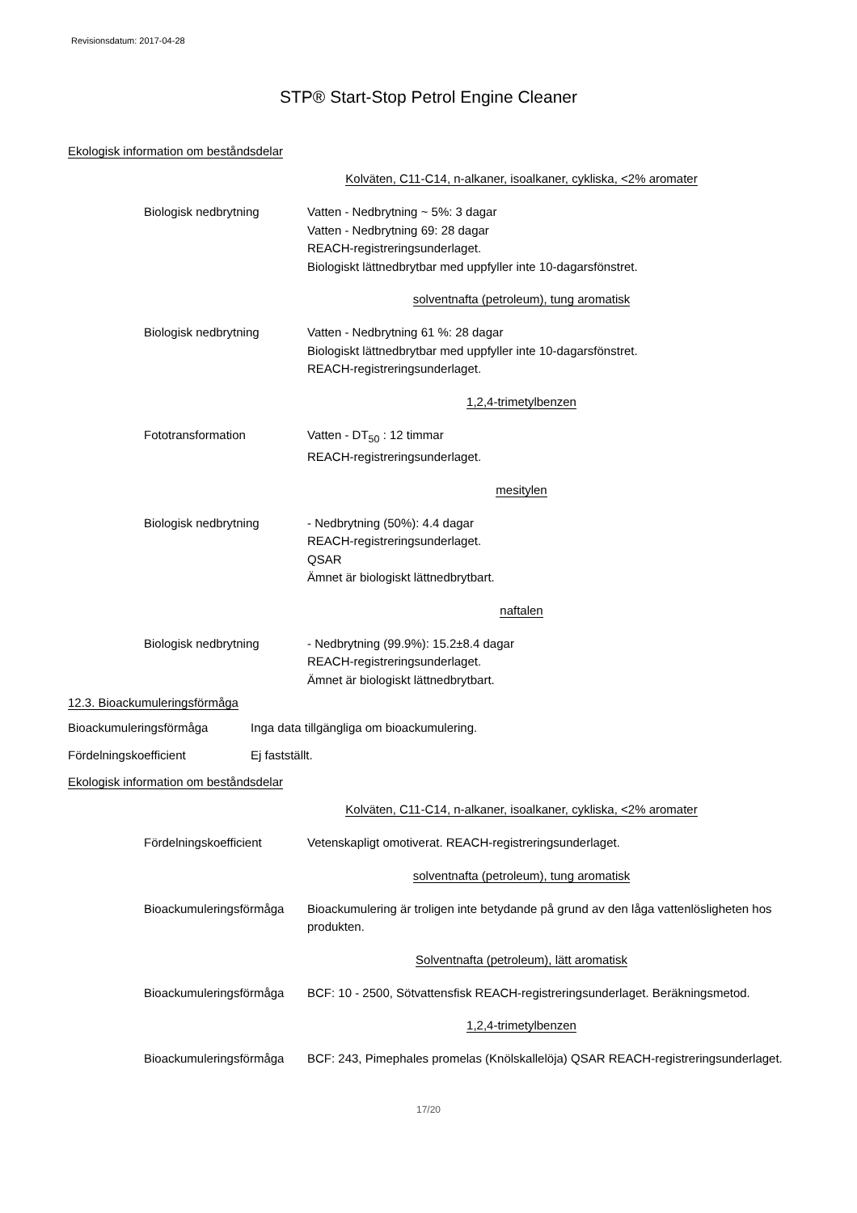Revisionsdatum: 2017-04-28
STP® Start-Stop Petrol Engine Cleaner
Ekologisk information om beståndsdelar
Kolväten, C11-C14, n-alkaner, isoalkaner, cykliska, <2% aromater
Biologisk nedbrytning Vatten - Nedbrytning ~ 5%: 3 dagar
Vatten - Nedbrytning 69: 28 dagar
REACH-registreringsunderlaget.
Biologiskt lättnedbrytbar med uppfyller inte 10-dagarsfönstret.
solventnafta (petroleum), tung aromatisk
Biologisk nedbrytning Vatten - Nedbrytning 61 %: 28 dagar
Biologiskt lättnedbrytbar med uppfyller inte 10-dagarsfönstret.
REACH-registreringsunderlaget.
1,2,4-trimetylbenzen
Fototransformation Vatten - DT<sub>50</sub> : 12 timmar
REACH-registreringsunderlaget.
mesitylen
Biologisk nedbrytning - Nedbrytning (50%): 4.4 dagar
REACH-registreringsunderlaget.
QSAR
Ämnet är biologiskt lättnedbrytbart.
naftalen
Biologisk nedbrytning - Nedbrytning (99.9%): 15.2±8.4 dagar
REACH-registreringsunderlaget.
Ämnet är biologiskt lättnedbrytbart.
12.3. Bioackumuleringsförmåga
Bioackumuleringsförmåga Inga data tillgängliga om bioackumulering.
Fördelningskoefficient Ej fastställt.
Ekologisk information om beståndsdelar
Kolväten, C11-C14, n-alkaner, isoalkaner, cykliska, <2% aromater
Fördelningskoefficient Vetenskapligt omotiverat. REACH-registreringsunderlaget.
solventnafta (petroleum), tung aromatisk
Bioackumuleringsförmåga
Bioackumulering är troligen inte betydande på grund av den låga vattenlösligheten hos produkten.
Solventnafta (petroleum), lätt aromatisk
Bioackumuleringsförmåga
BCF: 10 - 2500, Sötvattensfisk REACH-registreringsunderlaget. Beräkningsmetod.
1,2,4-trimetylbenzen
Bioackumuleringsförmåga
BCF: 243, Pimephales promelas (Knölskallelöja) QSAR REACH-registreringsunderlaget.
17/20